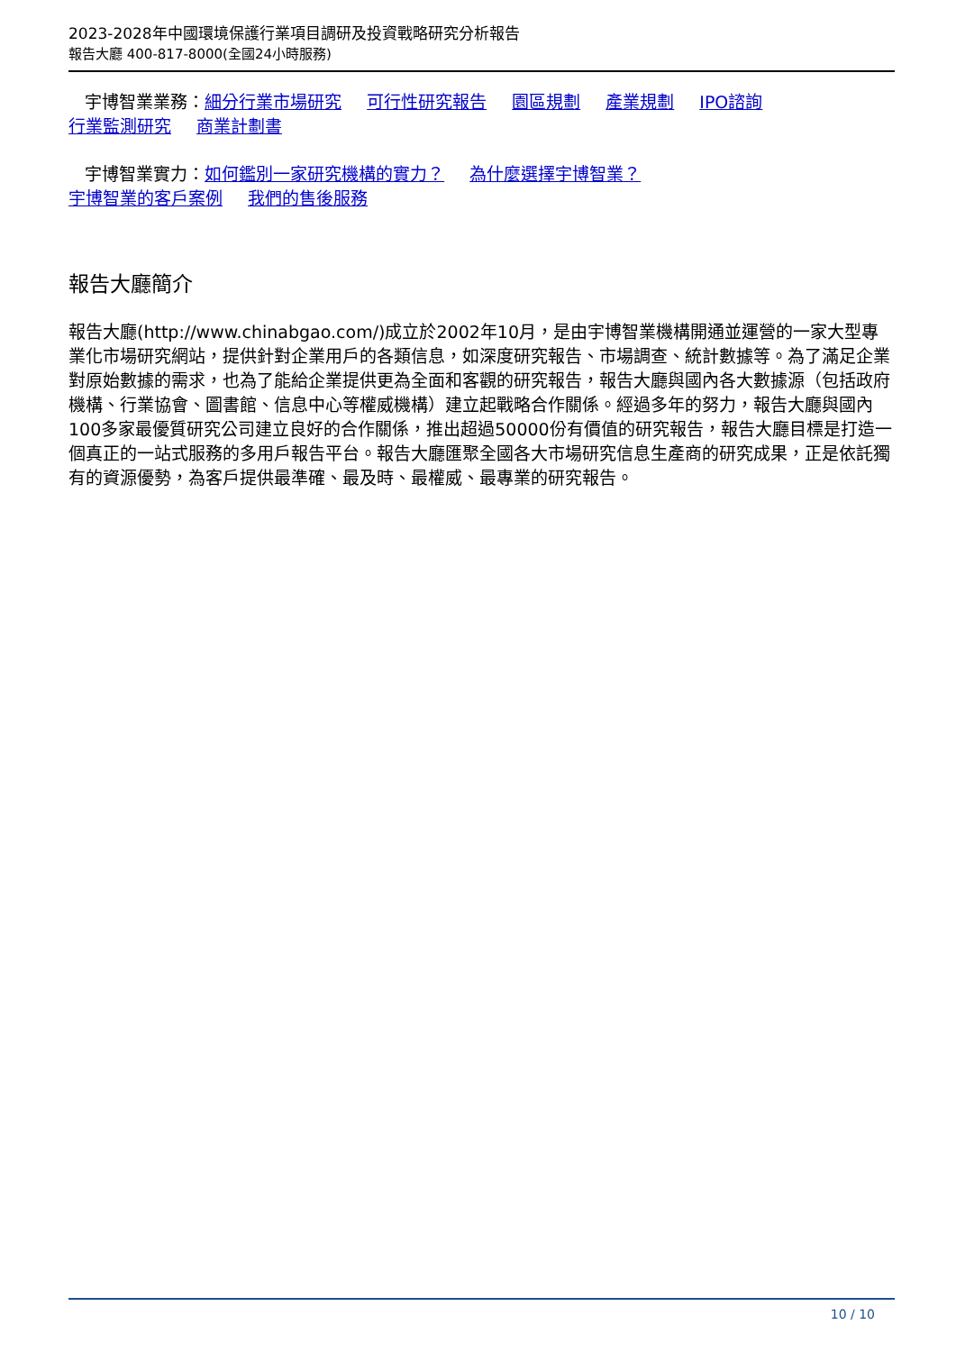2023-2028年中國環境保護行業項目調研及投資戰略研究分析報告
報告大廳 400-817-8000(全國24小時服務)
宇博智業業務：細分行業市場研究 可行性研究報告 園區規劃 產業規劃 IPO諮詢
行業監測研究 商業計劃書
宇博智業實力：如何鑑別一家研究機構的實力？ 為什麼選擇宇博智業？
宇博智業的客戶案例 我們的售後服務
報告大廳簡介
報告大廳(http://www.chinabgao.com/)成立於2002年10月，是由宇博智業機構開通並運營的一家大型專業化市場研究網站，提供針對企業用戶的各類信息，如深度研究報告、市場調查、統計數據等。為了滿足企業對原始數據的需求，也為了能給企業提供更為全面和客觀的研究報告，報告大廳與國內各大數據源（包括政府機構、行業協會、圖書館、信息中心等權威機構）建立起戰略合作關係。經過多年的努力，報告大廳與國內100多家最優質研究公司建立良好的合作關係，推出超過50000份有價值的研究報告，報告大廳目標是打造一個真正的一站式服務的多用戶報告平台。報告大廳匯聚全國各大市場研究信息生產商的研究成果，正是依託獨有的資源優勢，為客戶提供最準確、最及時、最權威、最專業的研究報告。
10 / 10